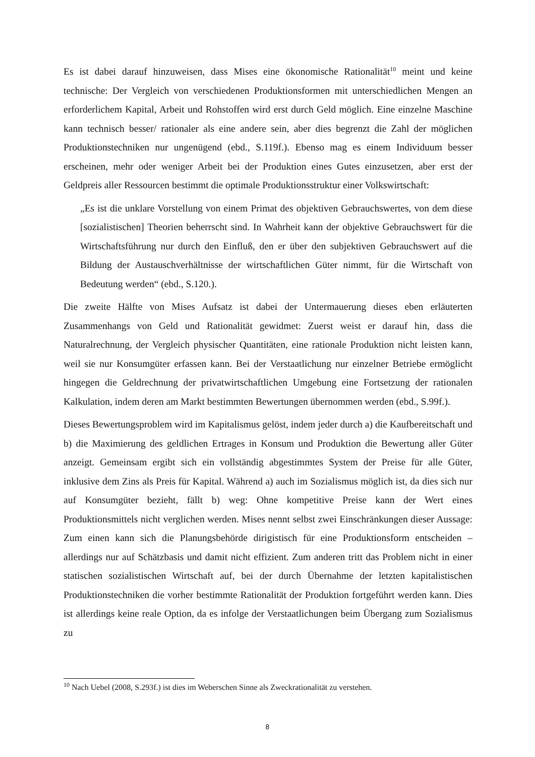Es ist dabei darauf hinzuweisen, dass Mises eine ökonomische Rationalität<sup>10</sup> meint und keine technische: Der Vergleich von verschiedenen Produktionsformen mit unterschiedlichen Mengen an erforderlichem Kapital, Arbeit und Rohstoffen wird erst durch Geld möglich. Eine einzelne Maschine kann technisch besser/ rationaler als eine andere sein, aber dies begrenzt die Zahl der möglichen Produktionstechniken nur ungenügend (ebd., S.119f.). Ebenso mag es einem Individuum besser erscheinen, mehr oder weniger Arbeit bei der Produktion eines Gutes einzusetzen, aber erst der Geldpreis aller Ressourcen bestimmt die optimale Produktionsstruktur einer Volkswirtschaft:
„Es ist die unklare Vorstellung von einem Primat des objektiven Gebrauchswertes, von dem diese [sozialistischen] Theorien beherrscht sind. In Wahrheit kann der objektive Gebrauchswert für die Wirtschaftsführung nur durch den Einfluß, den er über den subjektiven Gebrauchswert auf die Bildung der Austauschverhältnisse der wirtschaftlichen Güter nimmt, für die Wirtschaft von Bedeutung werden“ (ebd., S.120.).
Die zweite Hälfte von Mises Aufsatz ist dabei der Untermauerung dieses eben erläuterten Zusammenhangs von Geld und Rationalität gewidmet: Zuerst weist er darauf hin, dass die Naturalrechnung, der Vergleich physischer Quantitäten, eine rationale Produktion nicht leisten kann, weil sie nur Konsumgüter erfassen kann. Bei der Verstaatlichung nur einzelner Betriebe ermöglicht hingegen die Geldrechnung der privatwirtschaftlichen Umgebung eine Fortsetzung der rationalen Kalkulation, indem deren am Markt bestimmten Bewertungen übernommen werden (ebd., S.99f.).
Dieses Bewertungsproblem wird im Kapitalismus gelöst, indem jeder durch a) die Kaufbereitschaft und b) die Maximierung des geldlichen Ertrages in Konsum und Produktion die Bewertung aller Güter anzeigt. Gemeinsam ergibt sich ein vollständig abgestimmtes System der Preise für alle Güter, inklusive dem Zins als Preis für Kapital. Während a) auch im Sozialismus möglich ist, da dies sich nur auf Konsumgüter bezieht, fällt b) weg: Ohne kompetitive Preise kann der Wert eines Produktionsmittels nicht verglichen werden. Mises nennt selbst zwei Einschränkungen dieser Aussage: Zum einen kann sich die Planungsbehörde dirigistisch für eine Produktionsform entscheiden – allerdings nur auf Schätzbasis und damit nicht effizient. Zum anderen tritt das Problem nicht in einer statischen sozialistischen Wirtschaft auf, bei der durch Übernahme der letzten kapitalistischen Produktionstechniken die vorher bestimmte Rationalität der Produktion fortgeführt werden kann. Dies ist allerdings keine reale Option, da es infolge der Verstaatlichungen beim Übergang zum Sozialismus zu
<sup>10</sup> Nach Uebel (2008, S.293f.) ist dies im Weberschen Sinne als Zweckrationalität zu verstehen.
8